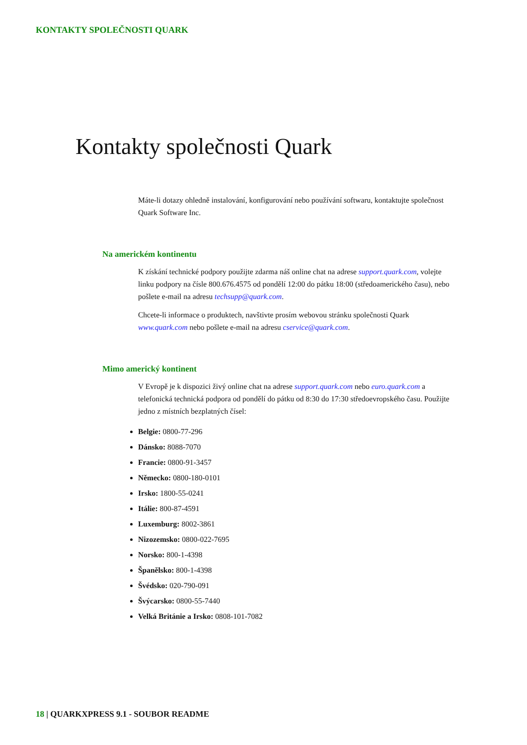KONTAKTY SPOLEČNOSTI QUARK
Kontakty společnosti Quark
Máte-li dotazy ohledně instalování, konfigurování nebo používání softwaru, kontaktujte společnost Quark Software Inc.
Na americkém kontinentu
K získání technické podpory použijte zdarma náš online chat na adrese support.quark.com, volejte linku podpory na čísle 800.676.4575 od pondělí 12:00 do pátku 18:00 (středoamerického času), nebo pošlete e-mail na adresu techsupp@quark.com.
Chcete-li informace o produktech, navštivte prosím webovou stránku společnosti Quark www.quark.com nebo pošlete e-mail na adresu cservice@quark.com.
Mimo americký kontinent
V Evropě je k dispozici živý online chat na adrese support.quark.com nebo euro.quark.com a telefonická technická podpora od pondělí do pátku od 8:30 do 17:30 středoevropského času. Použijte jedno z místních bezplatných čísel:
Belgie: 0800-77-296
Dánsko: 8088-7070
Francie: 0800-91-3457
Německo: 0800-180-0101
Irsko: 1800-55-0241
Itálie: 800-87-4591
Luxemburg: 8002-3861
Nizozemsko: 0800-022-7695
Norsko: 800-1-4398
Španělsko: 800-1-4398
Švédsko: 020-790-091
Švýcarsko: 0800-55-7440
Velká Británie a Irsko: 0808-101-7082
18 | QUARKXPRESS 9.1 - SOUBOR README